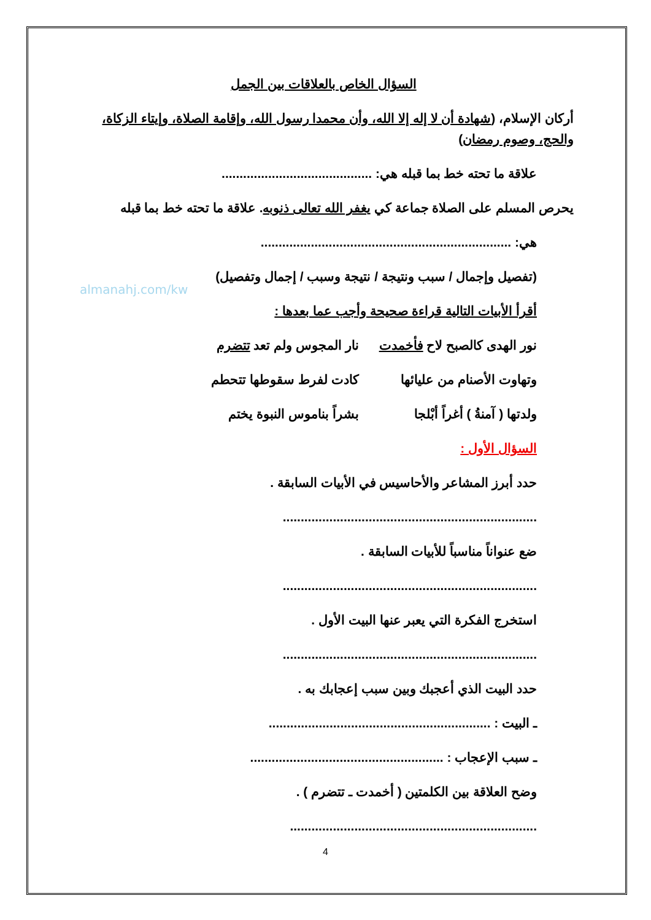almanahj.com/kw
السؤال الخاص بالعلاقات بين الجمل
أركان الإسلام، (شهادة أن لا إله إلا الله، وأن محمدا رسول الله، وإقامة الصلاة، وإيتاء الزكاة، والحج، وصوم رمضان)
علاقة ما تحته خط بما قبله هي: ..........................................
يحرص المسلم على الصلاة جماعة كي يغفر الله تعالى ذنوبه. علاقة ما تحته خط بما قبله
هي: ......................................................................
(تفصيل وإجمال / سبب ونتيجة / نتيجة وسبب / إجمال وتفصيل)
أقرأ الأبيات التالية قراءة صحيحة وأجب عما بعدها :
نور الهدى كالصبح لاح فأخمدت نار المجوس ولم تعد تتضرم
وتهاوت الأصنام من عليائها كادت لفرط سقوطها تتحطم
ولدتها ( آمنةُ ) أغراً أبْلجا بشراً بناموس النبوة يختم
السؤال الأول :
حدد أبرز المشاعر والأحاسيس في الأبيات السابقة .
.......................................................................
ضع عنواناً مناسباً للأبيات السابقة .
.......................................................................
استخرج الفكرة التي يعبر عنها البيت الأول .
.......................................................................
حدد البيت الذي أعجبك وبين سبب إعجابك به .
ـ البيت : ..............................................................
ـ سبب الإعجاب : ......................................................
وضح العلاقة بين الكلمتين ( أخمدت ـ تتضرم ) .
.....................................................................
4